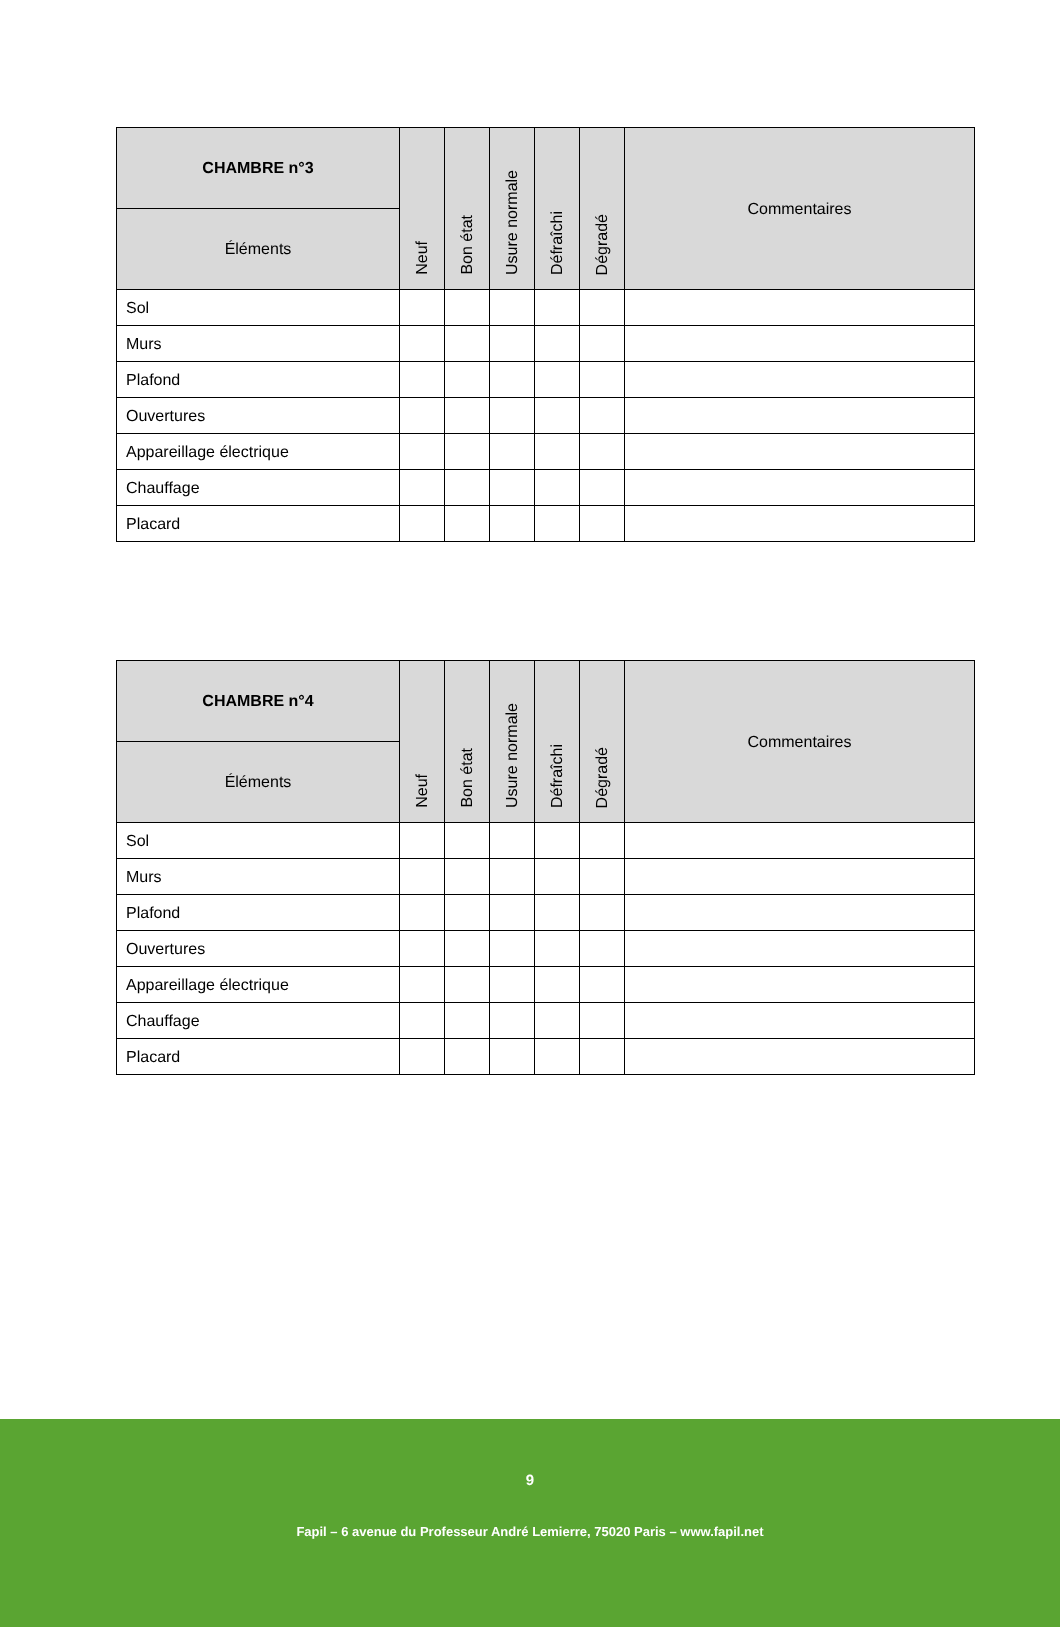| CHAMBRE n°3 | Neuf | Bon état | Usure normale | Défraîchi | Dégradé | Commentaires |
| --- | --- | --- | --- | --- | --- | --- |
| Éléments | | | | | | |
| Sol | | | | | | |
| Murs | | | | | | |
| Plafond | | | | | | |
| Ouvertures | | | | | | |
| Appareillage électrique | | | | | | |
| Chauffage | | | | | | |
| Placard | | | | | | |
| CHAMBRE n°4 | Neuf | Bon état | Usure normale | Défraîchi | Dégradé | Commentaires |
| --- | --- | --- | --- | --- | --- | --- |
| Éléments | | | | | | |
| Sol | | | | | | |
| Murs | | | | | | |
| Plafond | | | | | | |
| Ouvertures | | | | | | |
| Appareillage électrique | | | | | | |
| Chauffage | | | | | | |
| Placard | | | | | | |
9
Fapil – 6 avenue du Professeur André Lemierre, 75020 Paris – www.fapil.net